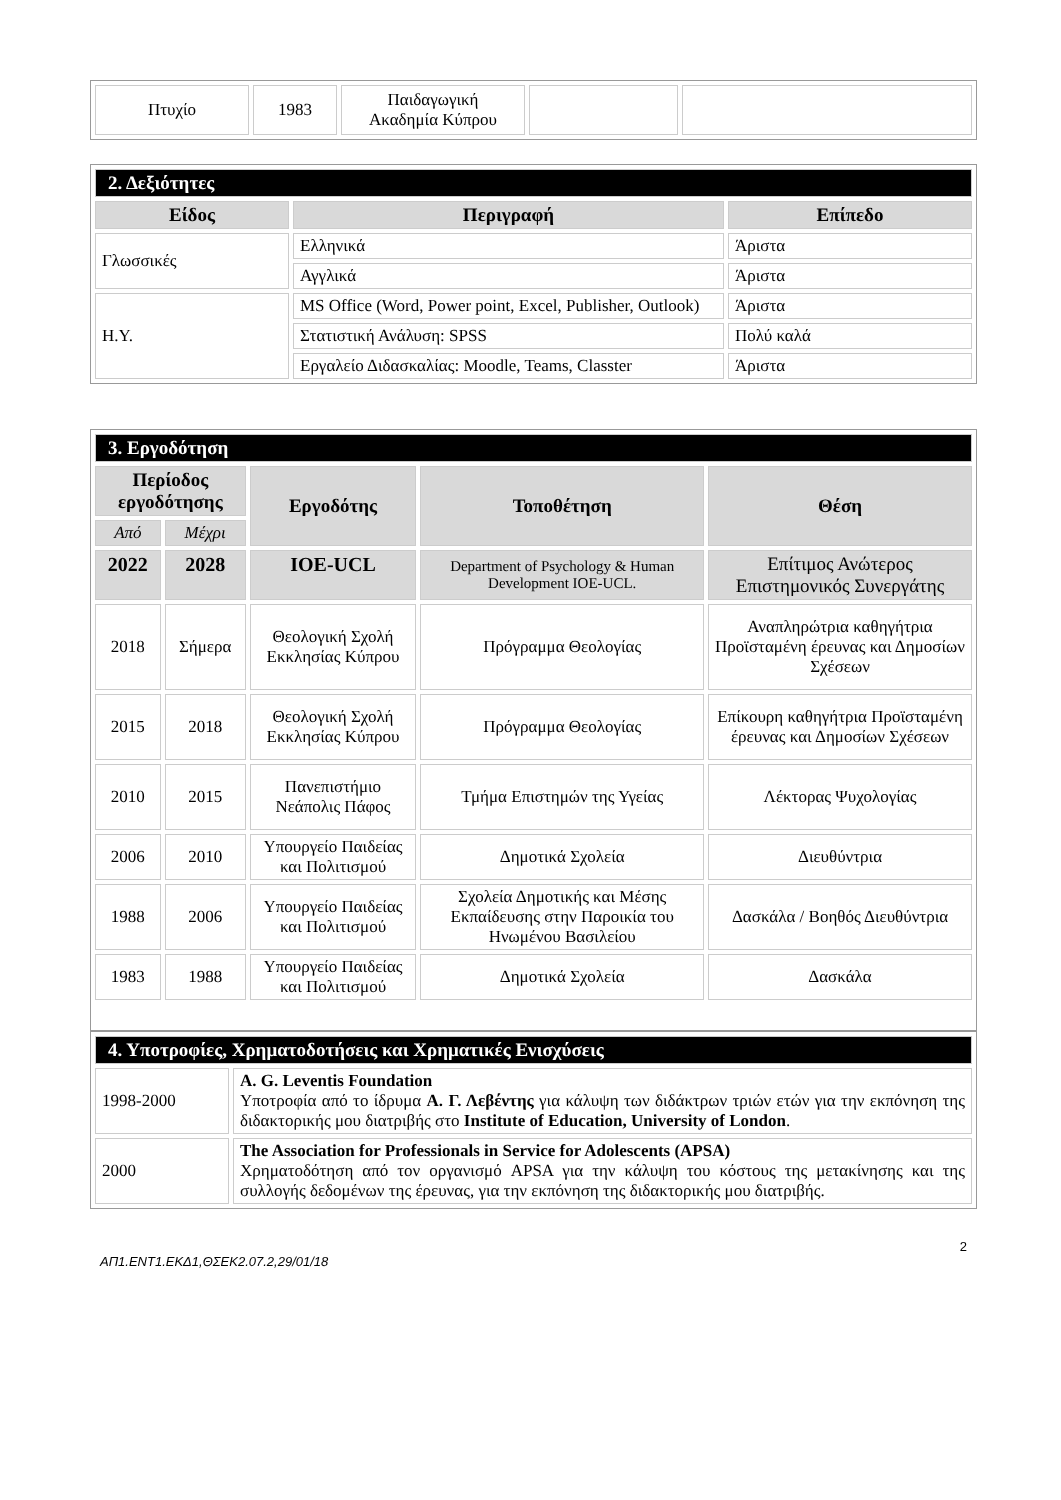| Πτυχίο | 1983 | Παιδαγωγική Ακαδημία Κύπρου | | |
| 2. Δεξιότητες | | |
| Είδος | Περιγραφή | Επίπεδο |
| Γλωσσικές | Ελληνικά | Άριστα |
| | Αγγλικά | Άριστα |
| Η.Υ. | MS Office (Word, Power point, Excel, Publisher, Outlook) | Άριστα |
| | Στατιστική Ανάλυση: SPSS | Πολύ καλά |
| | Εργαλείο Διδασκαλίας: Moodle, Teams, Classter | Άριστα |
| 3. Εργοδότηση | | | | |
| Περίοδος εργοδότησης | | Εργοδότης | Τοποθέτηση | Θέση |
| Από | Μέχρι | | | |
| 2022 | 2028 | IOE-UCL | Department of Psychology & Human Development IOE-UCL. | Επίτιμος Ανώτερος Επιστημονικός Συνεργάτης |
| 2018 | Σήμερα | Θεολογική Σχολή Εκκλησίας Κύπρου | Πρόγραμμα Θεολογίας | Αναπληρώτρια καθηγήτρια Προϊσταμένη έρευνας και Δημοσίων Σχέσεων |
| 2015 | 2018 | Θεολογική Σχολή Εκκλησίας Κύπρου | Πρόγραμμα Θεολογίας | Επίκουρη καθηγήτρια Προϊσταμένη έρευνας και Δημοσίων Σχέσεων |
| 2010 | 2015 | Πανεπιστήμιο Νεάπολις Πάφος | Τμήμα Επιστημών της Υγείας | Λέκτορας Ψυχολογίας |
| 2006 | 2010 | Υπουργείο Παιδείας και Πολιτισμού | Δημοτικά Σχολεία | Διευθύντρια |
| 1988 | 2006 | Υπουργείο Παιδείας και Πολιτισμού | Σχολεία Δημοτικής και Μέσης Εκπαίδευσης στην Παροικία του Ηνωμένου Βασιλείου | Δασκάλα / Βοηθός Διευθύντρια |
| 1983 | 1988 | Υπουργείο Παιδείας και Πολιτισμού | Δημοτικά Σχολεία | Δασκάλα |
| 4. Υποτροφίες, Χρηματοδοτήσεις και Χρηματικές Ενισχύσεις | |
| 1998-2000 | A. G. Leventis Foundation Υποτροφία από το ίδρυμα Α. Γ. Λεβέντης για κάλυψη των διδάκτρων τριών ετών για την εκπόνηση της διδακτορικής μου διατριβής στο Institute of Education, University of London . |
| 2000 | The Association for Professionals in Service for Adolescents (APSA) Χρηματοδότηση από τον οργανισμό APSA για την κάλυψη του κόστους της μετακίνησης και της συλλογής δεδομένων της έρευνας, για την εκπόνηση της διδακτορικής μου διατριβής. |
2
ΑΠ1.ΕΝΤ1.ΕΚΔ1,ΘΣΕΚ2.07.2,29/01/18